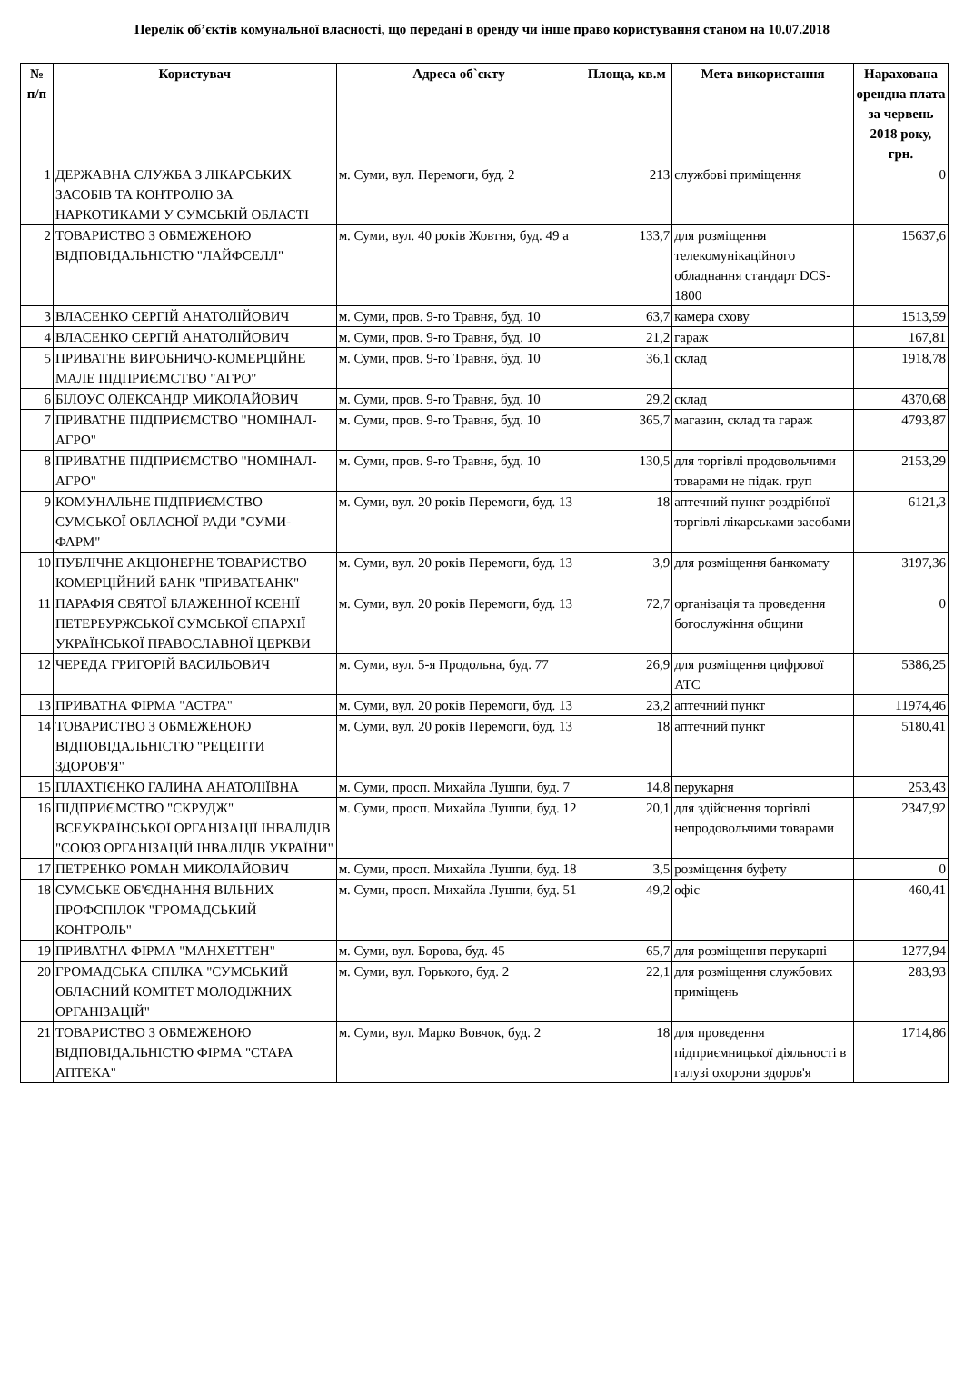Перелік об’єктів комунальної власності, що передані в оренду чи інше право користування станом на 10.07.2018
| № п/п | Користувач | Адреса об`єкту | Площа, кв.м | Мета використання | Нарахована орендна плата за червень 2018 року, грн. |
| --- | --- | --- | --- | --- | --- |
| 1 | ДЕРЖАВНА СЛУЖБА З ЛІКАРСЬКИХ ЗАСОБІВ ТА КОНТРОЛЮ ЗА НАРКОТИКАМИ У СУМСЬКІЙ ОБЛАСТІ | м. Суми, вул. Перемоги, буд. 2 | 213 | службові приміщення | 0 |
| 2 | ТОВАРИСТВО З ОБМЕЖЕНОЮ ВІДПОВІДАЛЬНІСТЮ "ЛАЙФСЕЛЛ" | м. Суми, вул. 40 років Жовтня, буд. 49 а | 133,7 | для розміщення телекомунікаційного обладнання стандарт DCS-1800 | 15637,6 |
| 3 | ВЛАСЕНКО СЕРГІЙ АНАТОЛІЙОВИЧ | м. Суми, пров. 9-го Травня, буд. 10 | 63,7 | камера схову | 1513,59 |
| 4 | ВЛАСЕНКО СЕРГІЙ АНАТОЛІЙОВИЧ | м. Суми, пров. 9-го Травня, буд. 10 | 21,2 | гараж | 167,81 |
| 5 | ПРИВАТНЕ ВИРОБНИЧО-КОМЕРЦІЙНЕ МАЛЕ ПІДПРИЄМСТВО "АГРО" | м. Суми, пров. 9-го Травня, буд. 10 | 36,1 | склад | 1918,78 |
| 6 | БІЛОУС ОЛЕКСАНДР МИКОЛАЙОВИЧ | м. Суми, пров. 9-го Травня, буд. 10 | 29,2 | склад | 4370,68 |
| 7 | ПРИВАТНЕ ПІДПРИЄМСТВО "НОМІНАЛ-АГРО" | м. Суми, пров. 9-го Травня, буд. 10 | 365,7 | магазин, склад та гараж | 4793,87 |
| 8 | ПРИВАТНЕ ПІДПРИЄМСТВО "НОМІНАЛ-АГРО" | м. Суми, пров. 9-го Травня, буд. 10 | 130,5 | для торгівлі продовольчими товарами не підак. груп | 2153,29 |
| 9 | КОМУНАЛЬНЕ ПІДПРИЄМСТВО СУМСЬКОЇ ОБЛАСНОЇ РАДИ "СУМИ-ФАРМ" | м. Суми, вул. 20 років Перемоги, буд. 13 | 18 | аптечний пункт роздрібної торгівлі лікарськами засобами | 6121,3 |
| 10 | ПУБЛІЧНЕ АКЦІОНЕРНЕ ТОВАРИСТВО КОМЕРЦІЙНИЙ БАНК "ПРИВАТБАНК" | м. Суми, вул. 20 років Перемоги, буд. 13 | 3,9 | для розміщення банкомату | 3197,36 |
| 11 | ПАРАФІЯ СВЯТОЇ БЛАЖЕННОЇ КСЕНІЇ ПЕТЕРБУРЖСЬКОЇ СУМСЬКОЇ ЄПАРХІЇ УКРАЇНСЬКОЇ ПРАВОСЛАВНОЇ ЦЕРКВИ | м. Суми, вул. 20 років Перемоги, буд. 13 | 72,7 | організація та проведення богослужіння общини | 0 |
| 12 | ЧЕРЕДА ГРИГОРІЙ ВАСИЛЬОВИЧ | м. Суми, вул. 5-я Продольна, буд. 77 | 26,9 | для розміщення цифрової АТС | 5386,25 |
| 13 | ПРИВАТНА ФІРМА "АСТРА" | м. Суми, вул. 20 років Перемоги, буд. 13 | 23,2 | аптечний пункт | 11974,46 |
| 14 | ТОВАРИСТВО З ОБМЕЖЕНОЮ ВІДПОВІДАЛЬНІСТЮ "РЕЦЕПТИ ЗДОРОВ'Я" | м. Суми, вул. 20 років Перемоги, буд. 13 | 18 | аптечний пункт | 5180,41 |
| 15 | ПЛАХТІЄНКО ГАЛИНА АНАТОЛІЇВНА | м. Суми, просп. Михайла Лушпи, буд. 7 | 14,8 | перукарня | 253,43 |
| 16 | ПІДПРИЄМСТВО "СКРУДЖ" ВСЕУКРАЇНСЬКОЇ ОРГАНІЗАЦІЇ ІНВАЛІДІВ "СОЮЗ ОРГАНІЗАЦІЙ ІНВАЛІДІВ УКРАЇНИ" | м. Суми, просп. Михайла Лушпи, буд. 12 | 20,1 | для здійснення торгівлі непродовольчими товарами | 2347,92 |
| 17 | ПЕТРЕНКО РОМАН МИКОЛАЙОВИЧ | м. Суми, просп. Михайла Лушпи, буд. 18 | 3,5 | розміщення буфету | 0 |
| 18 | СУМСЬКЕ ОБ'ЄДНАННЯ ВІЛЬНИХ ПРОФСПІЛОК "ГРОМАДСЬКИЙ КОНТРОЛЬ" | м. Суми, просп. Михайла Лушпи, буд. 51 | 49,2 | офіс | 460,41 |
| 19 | ПРИВАТНА ФІРМА "МАНХЕТТЕН" | м. Суми, вул. Борова, буд. 45 | 65,7 | для розміщення перукарні | 1277,94 |
| 20 | ГРОМАДСЬКА СПІЛКА "СУМСЬКИЙ ОБЛАСНИЙ КОМІТЕТ МОЛОДІЖНИХ ОРГАНІЗАЦІЙ" | м. Суми, вул. Горького, буд. 2 | 22,1 | для розміщення службових приміщень | 283,93 |
| 21 | ТОВАРИСТВО З ОБМЕЖЕНОЮ ВІДПОВІДАЛЬНІСТЮ ФІРМА "СТАРА АПТЕКА" | м. Суми, вул. Марко Вовчок, буд. 2 | 18 | для проведення підприємницької діяльності в галузі охорони здоров'я | 1714,86 |